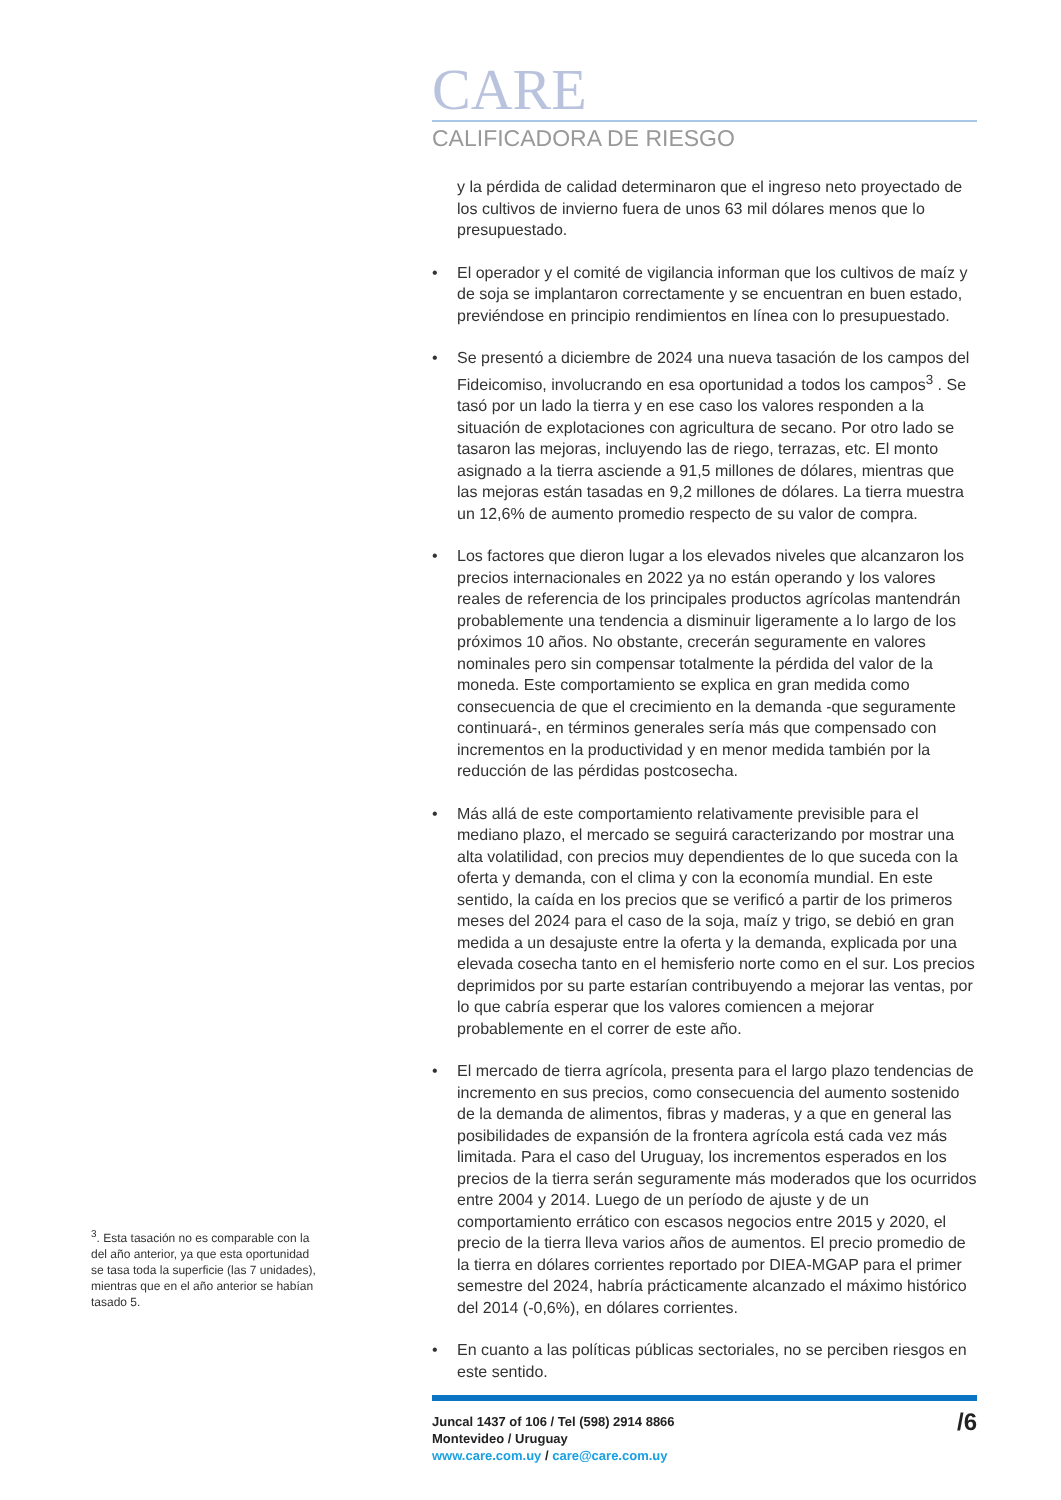<sup>3</sup>. Esta tasación no es comparable con la del año anterior, ya que esta oportunidad se tasa toda la superficie (las 7 unidades), mientras que en el año anterior se habían tasado 5.
CARE
CALIFICADORA DE RIESGO
y la pérdida de calidad determinaron que el ingreso neto proyectado de los cultivos de invierno fuera de unos 63 mil dólares menos que lo presupuestado.
• El operador y el comité de vigilancia informan que los cultivos de maíz y de soja se implantaron correctamente y se encuentran en buen estado, previéndose en principio rendimientos en línea con lo presupuestado.
• Se presentó a diciembre de 2024 una nueva tasación de los campos del Fideicomiso, involucrando en esa oportunidad a todos los campos<sup>3</sup> . Se tasó por un lado la tierra y en ese caso los valores responden a la situación de explotaciones con agricultura de secano. Por otro lado se tasaron las mejoras, incluyendo las de riego, terrazas, etc. El monto asignado a la tierra asciende a 91,5 millones de dólares, mientras que las mejoras están tasadas en 9,2 millones de dólares. La tierra muestra un 12,6% de aumento promedio respecto de su valor de compra.
• Los factores que dieron lugar a los elevados niveles que alcanzaron los precios internacionales en 2022 ya no están operando y los valores reales de referencia de los principales productos agrícolas mantendrán probablemente una tendencia a disminuir ligeramente a lo largo de los próximos 10 años. No obstante, crecerán seguramente en valores nominales pero sin compensar totalmente la pérdida del valor de la moneda. Este comportamiento se explica en gran medida como consecuencia de que el crecimiento en la demanda -que seguramente continuará-, en términos generales sería más que compensado con incrementos en la productividad y en menor medida también por la reducción de las pérdidas postcosecha.
• Más allá de este comportamiento relativamente previsible para el mediano plazo, el mercado se seguirá caracterizando por mostrar una alta volatilidad, con precios muy dependientes de lo que suceda con la oferta y demanda, con el clima y con la economía mundial. En este sentido, la caída en los precios que se verificó a partir de los primeros meses del 2024 para el caso de la soja, maíz y trigo, se debió en gran medida a un desajuste entre la oferta y la demanda, explicada por una elevada cosecha tanto en el hemisferio norte como en el sur. Los precios deprimidos por su parte estarían contribuyendo a mejorar las ventas, por lo que cabría esperar que los valores comiencen a mejorar probablemente en el correr de este año.
• El mercado de tierra agrícola, presenta para el largo plazo tendencias de incremento en sus precios, como consecuencia del aumento sostenido de la demanda de alimentos, fibras y maderas, y a que en general las posibilidades de expansión de la frontera agrícola está cada vez más limitada. Para el caso del Uruguay, los incrementos esperados en los precios de la tierra serán seguramente más moderados que los ocurridos entre 2004 y 2014. Luego de un período de ajuste y de un comportamiento errático con escasos negocios entre 2015 y 2020, el precio de la tierra lleva varios años de aumentos. El precio promedio de la tierra en dólares corrientes reportado por DIEA-MGAP para el primer semestre del 2024, habría prácticamente alcanzado el máximo histórico del 2014 (-0,6%), en dólares corrientes.
• En cuanto a las políticas públicas sectoriales, no se perciben riesgos en este sentido.
Juncal 1437 of 106 / Tel (598) 2914 8866
Montevideo / Uruguay
www.care.com.uy / care@care.com.uy
/6